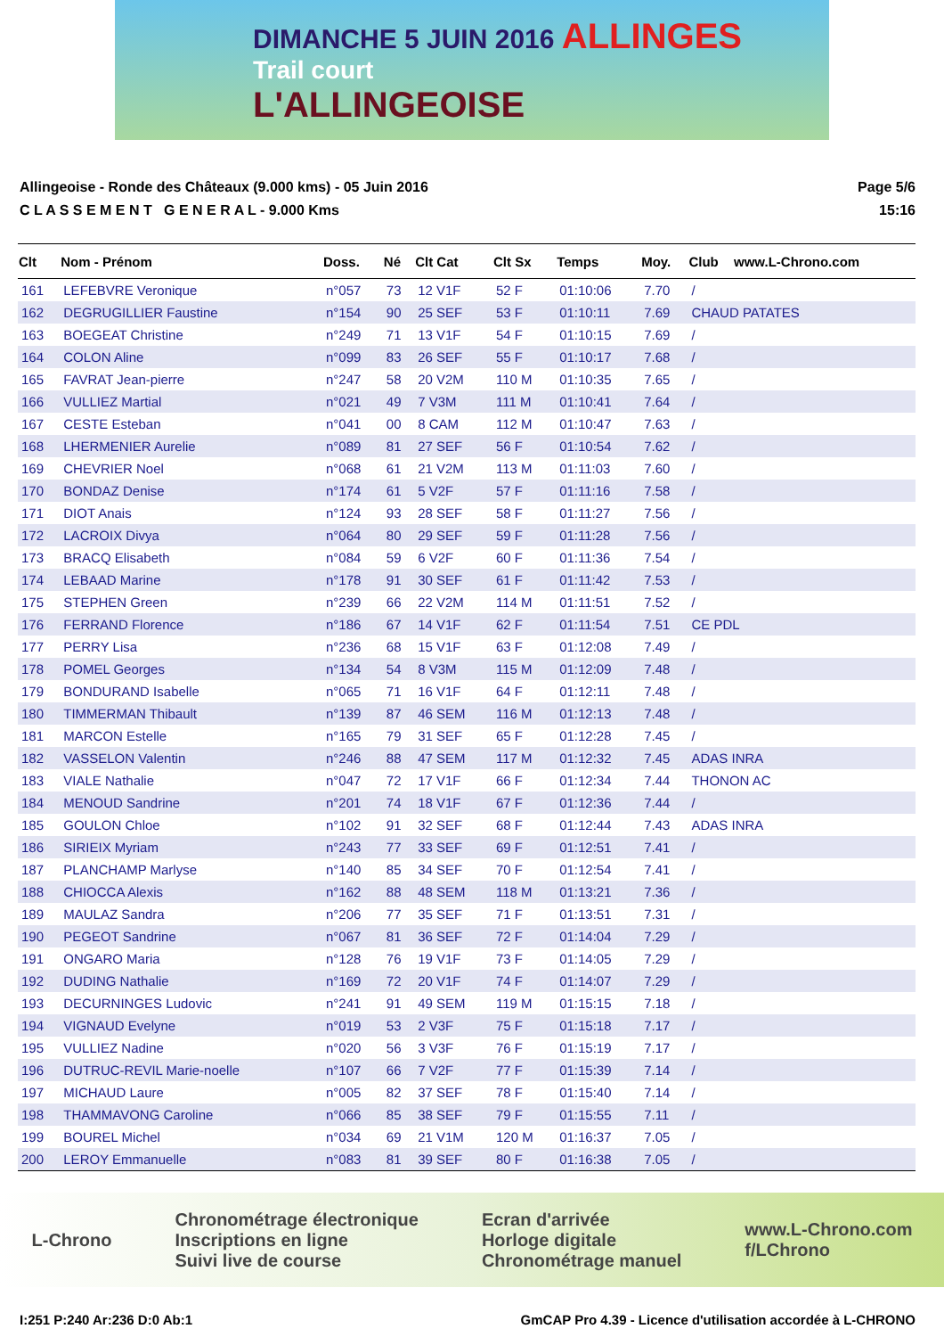DIMANCHE 5 JUIN 2016 ALLINGES
Trail court
L'ALLINGEOISE
Allingeoise - Ronde des Châteaux (9.000 kms) - 05 Juin 2016
C L A S S E M E N T G E N E R A L - 9.000 Kms
Page 5/6
15:16
| Clt | Nom - Prénom | Doss. | Né | Clt Cat | Clt Sx | Temps | Moy. | Club | www.L-Chrono.com |
| --- | --- | --- | --- | --- | --- | --- | --- | --- | --- |
| 161 | LEFEBVRE Veronique | n°057 | 73 | 12 V1F | 52 F | 01:10:06 | 7.70 | / | |
| 162 | DEGRUGILLIER Faustine | n°154 | 90 | 25 SEF | 53 F | 01:10:11 | 7.69 | CHAUD PATATES | |
| 163 | BOEGEAT Christine | n°249 | 71 | 13 V1F | 54 F | 01:10:15 | 7.69 | / | |
| 164 | COLON Aline | n°099 | 83 | 26 SEF | 55 F | 01:10:17 | 7.68 | / | |
| 165 | FAVRAT Jean-pierre | n°247 | 58 | 20 V2M | 110 M | 01:10:35 | 7.65 | / | |
| 166 | VULLIEZ Martial | n°021 | 49 | 7 V3M | 111 M | 01:10:41 | 7.64 | / | |
| 167 | CESTE Esteban | n°041 | 00 | 8 CAM | 112 M | 01:10:47 | 7.63 | / | |
| 168 | LHERMENIER Aurelie | n°089 | 81 | 27 SEF | 56 F | 01:10:54 | 7.62 | / | |
| 169 | CHEVRIER Noel | n°068 | 61 | 21 V2M | 113 M | 01:11:03 | 7.60 | / | |
| 170 | BONDAZ Denise | n°174 | 61 | 5 V2F | 57 F | 01:11:16 | 7.58 | / | |
| 171 | DIOT Anais | n°124 | 93 | 28 SEF | 58 F | 01:11:27 | 7.56 | / | |
| 172 | LACROIX Divya | n°064 | 80 | 29 SEF | 59 F | 01:11:28 | 7.56 | / | |
| 173 | BRACQ Elisabeth | n°084 | 59 | 6 V2F | 60 F | 01:11:36 | 7.54 | / | |
| 174 | LEBAAD Marine | n°178 | 91 | 30 SEF | 61 F | 01:11:42 | 7.53 | / | |
| 175 | STEPHEN Green | n°239 | 66 | 22 V2M | 114 M | 01:11:51 | 7.52 | / | |
| 176 | FERRAND Florence | n°186 | 67 | 14 V1F | 62 F | 01:11:54 | 7.51 | CE PDL | |
| 177 | PERRY Lisa | n°236 | 68 | 15 V1F | 63 F | 01:12:08 | 7.49 | / | |
| 178 | POMEL Georges | n°134 | 54 | 8 V3M | 115 M | 01:12:09 | 7.48 | / | |
| 179 | BONDURAND Isabelle | n°065 | 71 | 16 V1F | 64 F | 01:12:11 | 7.48 | / | |
| 180 | TIMMERMAN Thibault | n°139 | 87 | 46 SEM | 116 M | 01:12:13 | 7.48 | / | |
| 181 | MARCON Estelle | n°165 | 79 | 31 SEF | 65 F | 01:12:28 | 7.45 | / | |
| 182 | VASSELON Valentin | n°246 | 88 | 47 SEM | 117 M | 01:12:32 | 7.45 | ADAS INRA | |
| 183 | VIALE Nathalie | n°047 | 72 | 17 V1F | 66 F | 01:12:34 | 7.44 | THONON AC | |
| 184 | MENOUD Sandrine | n°201 | 74 | 18 V1F | 67 F | 01:12:36 | 7.44 | / | |
| 185 | GOULON Chloe | n°102 | 91 | 32 SEF | 68 F | 01:12:44 | 7.43 | ADAS INRA | |
| 186 | SIRIEIX Myriam | n°243 | 77 | 33 SEF | 69 F | 01:12:51 | 7.41 | / | |
| 187 | PLANCHAMP Marlyse | n°140 | 85 | 34 SEF | 70 F | 01:12:54 | 7.41 | / | |
| 188 | CHIOCCA Alexis | n°162 | 88 | 48 SEM | 118 M | 01:13:21 | 7.36 | / | |
| 189 | MAULAZ Sandra | n°206 | 77 | 35 SEF | 71 F | 01:13:51 | 7.31 | / | |
| 190 | PEGEOT Sandrine | n°067 | 81 | 36 SEF | 72 F | 01:14:04 | 7.29 | / | |
| 191 | ONGARO Maria | n°128 | 76 | 19 V1F | 73 F | 01:14:05 | 7.29 | / | |
| 192 | DUDING Nathalie | n°169 | 72 | 20 V1F | 74 F | 01:14:07 | 7.29 | / | |
| 193 | DECURNINGES Ludovic | n°241 | 91 | 49 SEM | 119 M | 01:15:15 | 7.18 | / | |
| 194 | VIGNAUD Evelyne | n°019 | 53 | 2 V3F | 75 F | 01:15:18 | 7.17 | / | |
| 195 | VULLIEZ Nadine | n°020 | 56 | 3 V3F | 76 F | 01:15:19 | 7.17 | / | |
| 196 | DUTRUC-REVIL Marie-noelle | n°107 | 66 | 7 V2F | 77 F | 01:15:39 | 7.14 | / | |
| 197 | MICHAUD Laure | n°005 | 82 | 37 SEF | 78 F | 01:15:40 | 7.14 | / | |
| 198 | THAMMAVONG Caroline | n°066 | 85 | 38 SEF | 79 F | 01:15:55 | 7.11 | / | |
| 199 | BOUREL Michel | n°034 | 69 | 21 V1M | 120 M | 01:16:37 | 7.05 | / | |
| 200 | LEROY Emmanuelle | n°083 | 81 | 39 SEF | 80 F | 01:16:38 | 7.05 | / | |
L-Chrono
Chronométrage électronique
Inscriptions en ligne
Suivi live de course
Ecran d'arrivée
Horloge digitale
Chronométrage manuel
www.L-Chrono.com
f/LChrono
I:251 P:240 Ar:236 D:0 Ab:1 GmCAP Pro 4.39 - Licence d'utilisation accordée à L-CHRONO